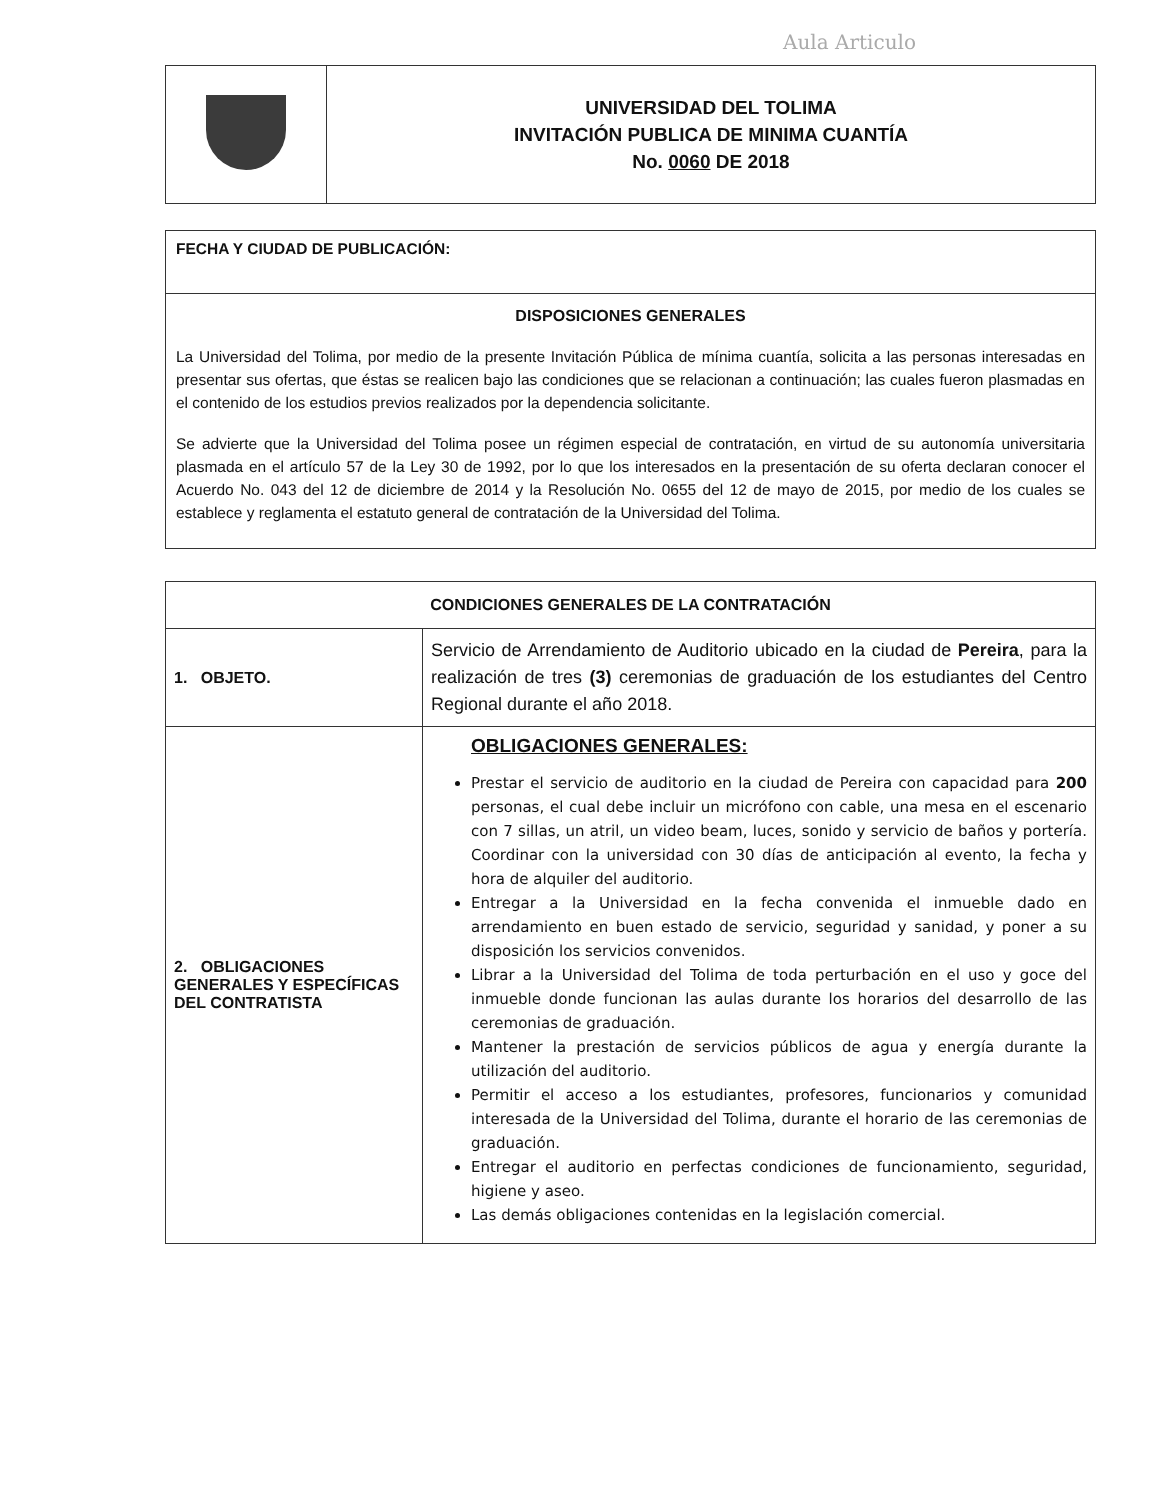Aula Articulo
| | UNIVERSIDAD DEL TOLIMA INVITACIÓN PUBLICA DE MINIMA CUANTÍA No. 0060 DE 2018 |
| FECHA Y CIUDAD DE PUBLICACIÓN: |
| DISPOSICIONES GENERALES La Universidad del Tolima, por medio de la presente Invitación Pública de mínima cuantía, solicita a las personas interesadas en presentar sus ofertas, que éstas se realicen bajo las condiciones que se relacionan a continuación; las cuales fueron plasmadas en el contenido de los estudios previos realizados por la dependencia solicitante. Se advierte que la Universidad del Tolima posee un régimen especial de contratación, en virtud de su autonomía universitaria plasmada en el artículo 57 de la Ley 30 de 1992, por lo que los interesados en la presentación de su oferta declaran conocer el Acuerdo No. 043 del 12 de diciembre de 2014 y la Resolución No. 0655 del 12 de mayo de 2015, por medio de los cuales se establece y reglamenta el estatuto general de contratación de la Universidad del Tolima. |
| CONDICIONES GENERALES DE LA CONTRATACIÓN | |
| --- | --- |
| 1. OBJETO. | Servicio de Arrendamiento de Auditorio ubicado en la ciudad de Pereira , para la realización de tres (3) ceremonias de graduación de los estudiantes del Centro Regional durante el año 2018. |
| 2. OBLIGACIONES GENERALES Y ESPECÍFICAS DEL CONTRATISTA | OBLIGACIONES GENERALES: Prestar el servicio de auditorio en la ciudad de Pereira con capacidad para 200 personas, el cual debe incluir un micrófono con cable, una mesa en el escenario con 7 sillas, un atril, un video beam, luces, sonido y servicio de baños y portería. Coordinar con la universidad con 30 días de anticipación al evento, la fecha y hora de alquiler del auditorio. Entregar a la Universidad en la fecha convenida el inmueble dado en arrendamiento en buen estado de servicio, seguridad y sanidad, y poner a su disposición los servicios convenidos. Librar a la Universidad del Tolima de toda perturbación en el uso y goce del inmueble donde funcionan las aulas durante los horarios del desarrollo de las ceremonias de graduación. Mantener la prestación de servicios públicos de agua y energía durante la utilización del auditorio. Permitir el acceso a los estudiantes, profesores, funcionarios y comunidad interesada de la Universidad del Tolima, durante el horario de las ceremonias de graduación. Entregar el auditorio en perfectas condiciones de funcionamiento, seguridad, higiene y aseo. Las demás obligaciones contenidas en la legislación comercial. |